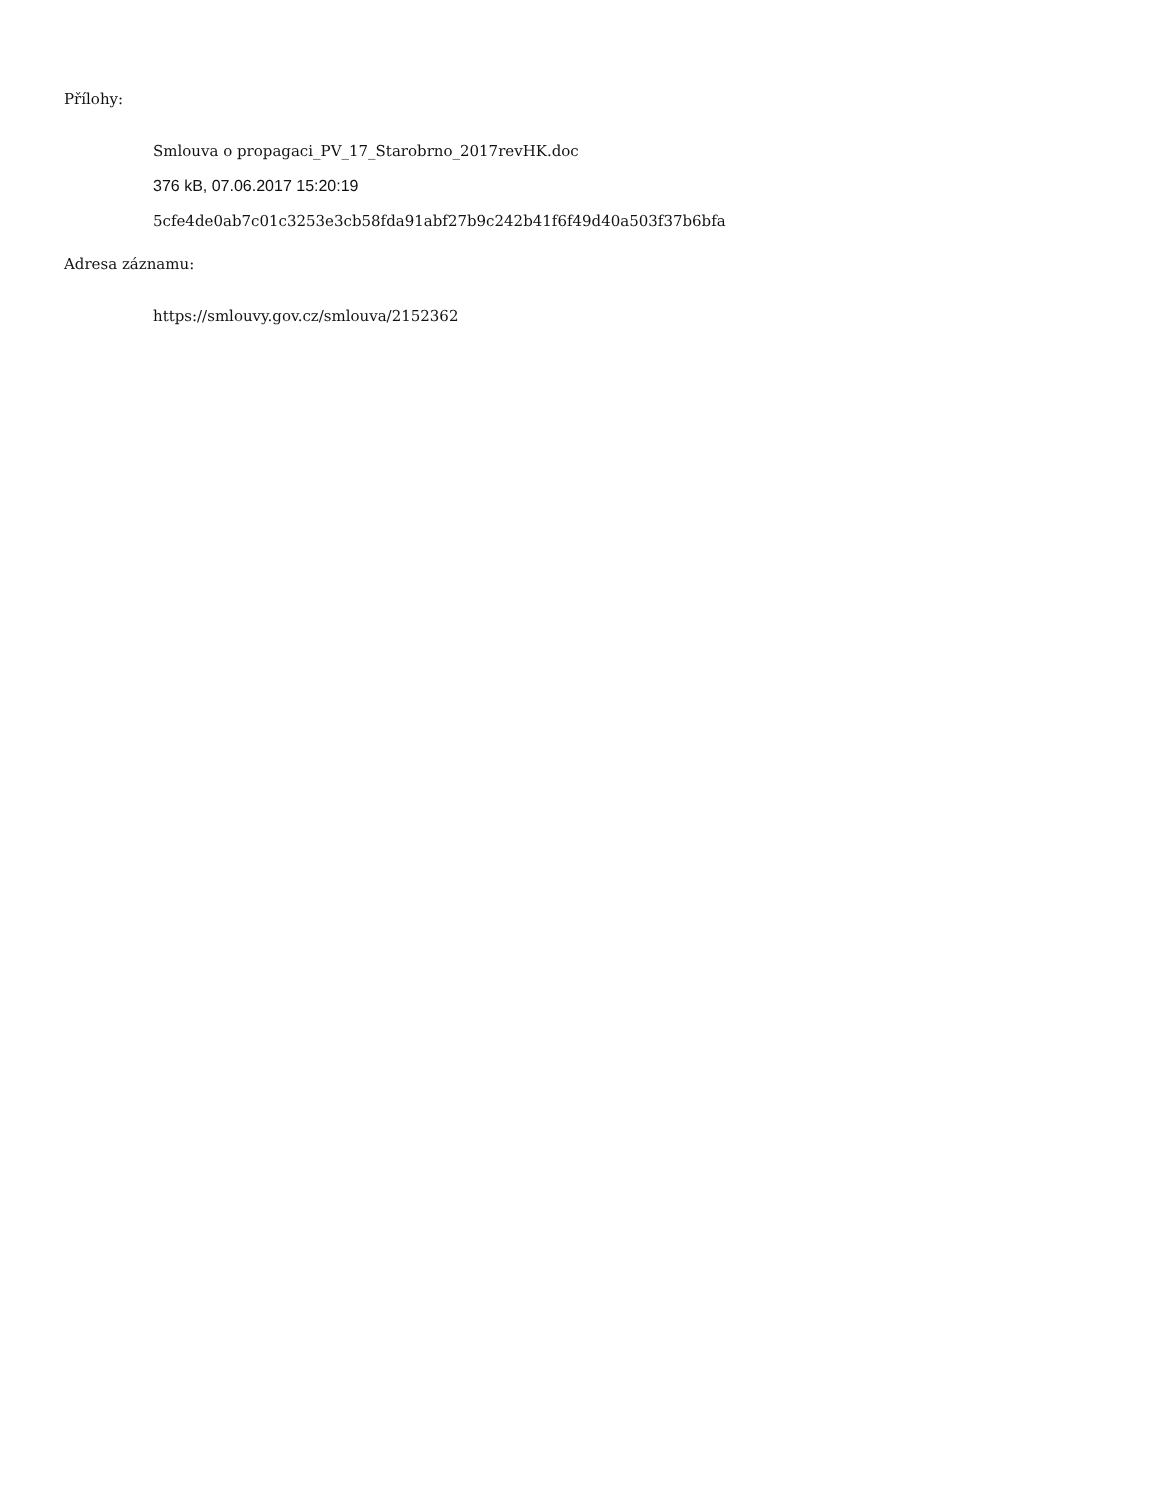Přílohy:
Smlouva o propagaci_PV_17_Starobrno_2017revHK.doc
376 kB, 07.06.2017 15:20:19
5cfe4de0ab7c01c3253e3cb58fda91abf27b9c242b41f6f49d40a503f37b6bfa
Adresa záznamu:
https://smlouvy.gov.cz/smlouva/2152362